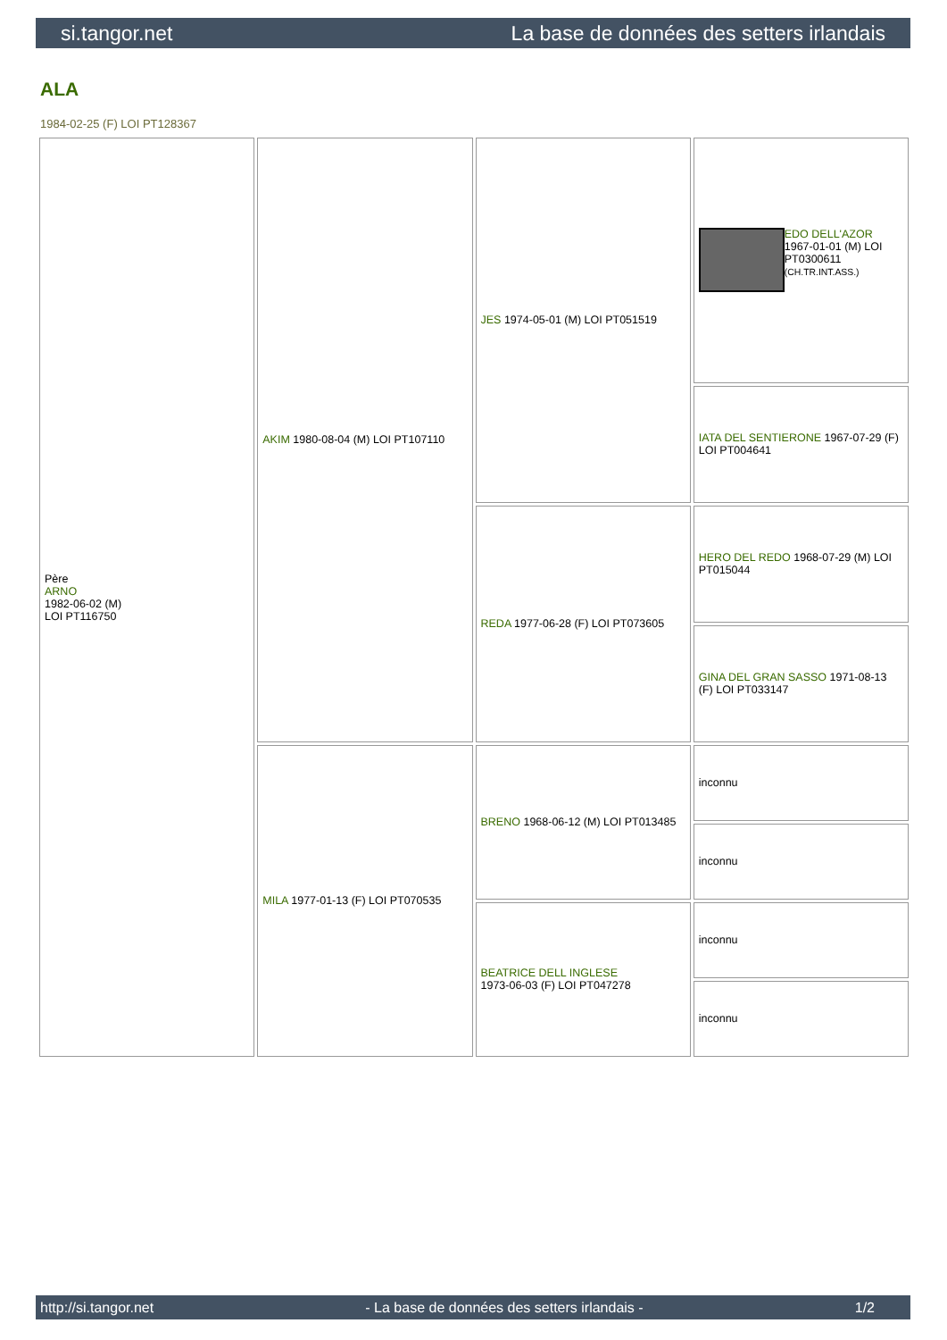si.tangor.net La base de données des setters irlandais
ALA
1984-02-25 (F) LOI PT128367
| Père ARNO 1982-06-02 (M) LOI PT116750 | AKIM 1980-08-04 (M) LOI PT107110 | JES 1974-05-01 (M) LOI PT051519 | EDO DELL'AZOR 1967-01-01 (M) LOI PT0300611 (CH.TR.INT.ASS.) |
| | | | IATA DEL SENTIERONE 1967-07-29 (F) LOI PT004641 |
| | | REDA 1977-06-28 (F) LOI PT073605 | HERO DEL REDO 1968-07-29 (M) LOI PT015044 |
| | | | GINA DEL GRAN SASSO 1971-08-13 (F) LOI PT033147 |
| | MILA 1977-01-13 (F) LOI PT070535 | BRENO 1968-06-12 (M) LOI PT013485 | inconnu |
| | | | inconnu |
| | | BEATRICE DELL INGLESE 1973-06-03 (F) LOI PT047278 | inconnu |
| | | | inconnu |
http://si.tangor.net - La base de données des setters irlandais - 1/2